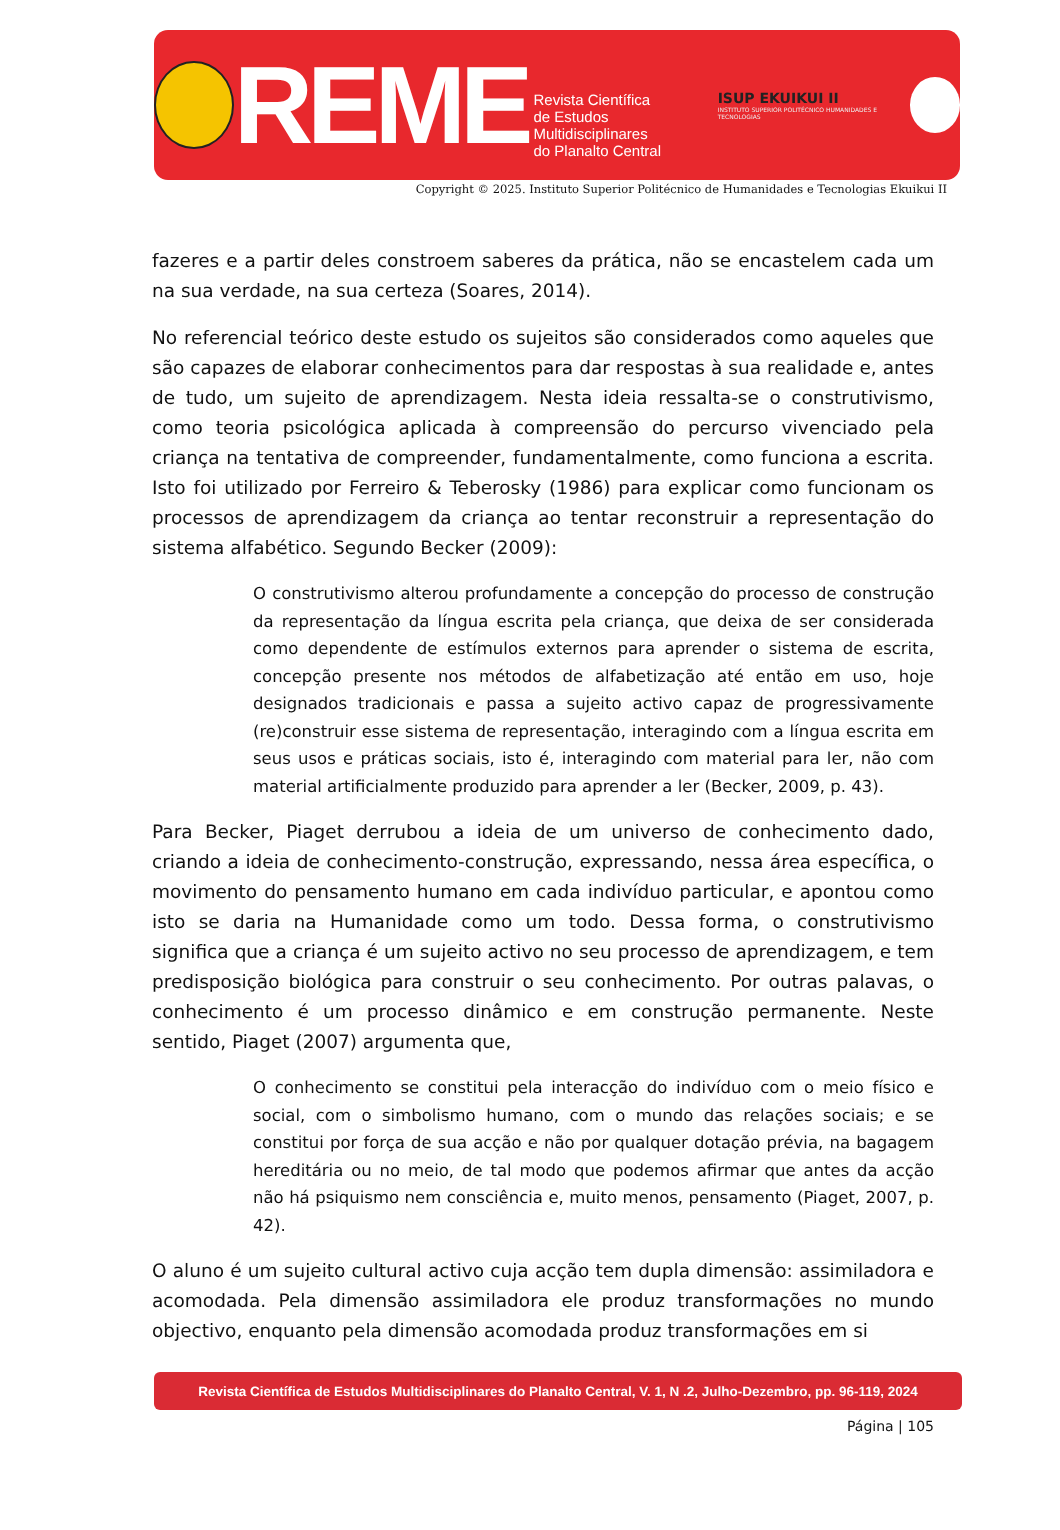REME
Revista Científica
de Estudos Multidisciplinares
do Planalto Central
ISUP EKUIKUI II
INSTITUTO SUPERIOR POLITÉCNICO HUMANIDADES E TECNOLOGIAS
Copyright © 2025. Instituto Superior Politécnico de Humanidades e Tecnologias Ekuikui II
fazeres e a partir deles constroem saberes da prática, não se encastelem cada um na sua verdade, na sua certeza (Soares, 2014).
No referencial teórico deste estudo os sujeitos são considerados como aqueles que são capazes de elaborar conhecimentos para dar respostas à sua realidade e, antes de tudo, um sujeito de aprendizagem. Nesta ideia ressalta-se o construtivismo, como teoria psicológica aplicada à compreensão do percurso vivenciado pela criança na tentativa de compreender, fundamentalmente, como funciona a escrita. Isto foi utilizado por Ferreiro & Teberosky (1986) para explicar como funcionam os processos de aprendizagem da criança ao tentar reconstruir a representação do sistema alfabético. Segundo Becker (2009):
O construtivismo alterou profundamente a concepção do processo de construção da representação da língua escrita pela criança, que deixa de ser considerada como dependente de estímulos externos para aprender o sistema de escrita, concepção presente nos métodos de alfabetização até então em uso, hoje designados tradicionais e passa a sujeito activo capaz de progressivamente (re)construir esse sistema de representação, interagindo com a língua escrita em seus usos e práticas sociais, isto é, interagindo com material para ler, não com material artificialmente produzido para aprender a ler (Becker, 2009, p. 43).
Para Becker, Piaget derrubou a ideia de um universo de conhecimento dado, criando a ideia de conhecimento-construção, expressando, nessa área específica, o movimento do pensamento humano em cada indivíduo particular, e apontou como isto se daria na Humanidade como um todo. Dessa forma, o construtivismo significa que a criança é um sujeito activo no seu processo de aprendizagem, e tem predisposição biológica para construir o seu conhecimento. Por outras palavas, o conhecimento é um processo dinâmico e em construção permanente. Neste sentido, Piaget (2007) argumenta que,
O conhecimento se constitui pela interacção do indivíduo com o meio físico e social, com o simbolismo humano, com o mundo das relações sociais; e se constitui por força de sua acção e não por qualquer dotação prévia, na bagagem hereditária ou no meio, de tal modo que podemos afirmar que antes da acção não há psiquismo nem consciência e, muito menos, pensamento (Piaget, 2007, p. 42).
O aluno é um sujeito cultural activo cuja acção tem dupla dimensão: assimiladora e acomodada. Pela dimensão assimiladora ele produz transformações no mundo objectivo, enquanto pela dimensão acomodada produz transformações em si
Revista Científica de Estudos Multidisciplinares do Planalto Central, V. 1, N .2, Julho-Dezembro, pp. 96-119, 2024
Página | 105